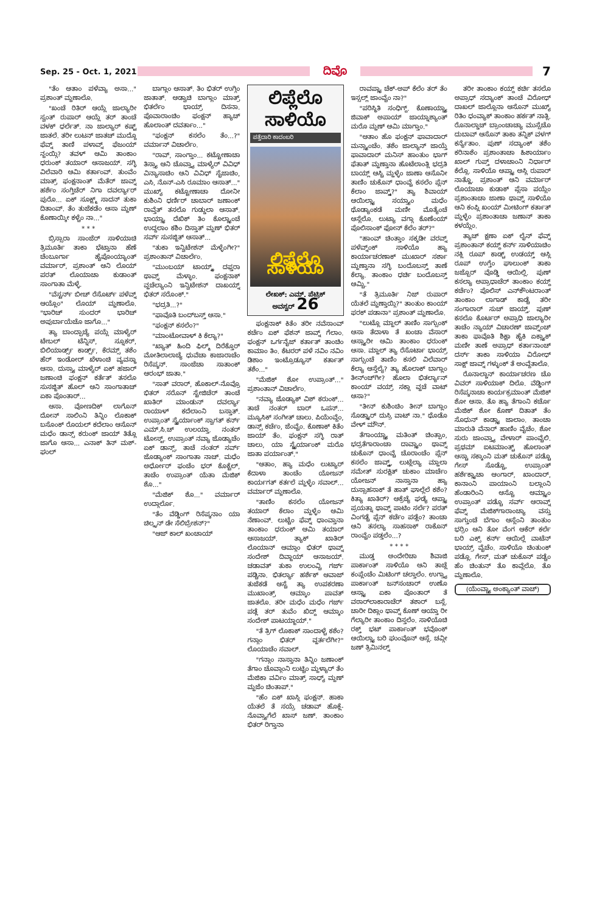Sep. 25 - Oct. 1, 2021
ದಿವೊ
7
"ತೆಂ ಆತಾಂ ಪಳೆವ್ಯಾ ಅಸಾ..." ಪ್ರಶಾಂತ್ ಮ್ಹಣಾಲೊ.
"ಖಂಚೆ ರಿತಿರ್ ಆಯ್ಲೆ ಜಾಲ್ಯಾರೀ ಸ್ವಂತ್ ರುಪಾರ್ ಆಯ್ಲೆ ತರ್ ತಾಂಚೆ ವಳಕ್ ಧರ್ಲೆತ್. ನಾ ಜಾಲ್ಯಾರ್ ಕಷ್ಟ್ ಜಾತಲೆ. ತರೀ ಲುಟನ್ ಜಾತಚ್ ಮುದ್ದೊ ಫೆವ್ನ್ ತಾಣಿ ಪಳಾವ್ನ್ ಫೆಜಂಯ್ ನ್ಹಂಯ್ಗಿ? ತವಳ್ ಆಮಿ ತಾಂಕಾಂ ಧರುಂಕ್ ತಯಾರ್ ಆಸಾಜಯ್. ಸಗ್ಳಿ ವಿಲೆವಾರಿ ಆಮಿ ಕರ್ತಾಂವ್. ತುಂವೆಂ ಮಾತ್ರ್ ಫಂಕ್ಷನಾಂತ್ ಮೆತೆರ್ ಜಾವ್ನ್ ಹರ್ಶೆಂ ಸಂಗ್ತಿಚೆರ್ ನಿಗಾ ದವರ್ಲ್ಯಾರ್ ಪುರೊ... ಏಕ್ ಸೂಕ್ಷ್ಮ್ ಸಾದನ್ ತುಕಾ ದಿತಾಂವ್. ತೆಂ ತುಜೆಕಡೆಂ ಆಸಾ ಮ್ಹಣ್ ಕೊಣಾಯ್ಕೀ ಕಳ್ಚೆಂ ನಾ..."
* * *
ಬ್ರಿಸ್ಸಾರಾ ಸಾಂಜೆರ್ ಸಾಳಿಯಾಚಿ ತ್ರಿಮೂರ್ತಿ ತಾಕಾ ಭೆಟ್ತಾನಾ ಹೆಣೆ ಚೆಂಬೂರ್ಗಾ ಹೈಪೊಂಯ್ಯಾಂತ್ ವರ್ಮಾರ್, ಪ್ರಶಾಂತ್ ಆನಿ ಲೊಯ್ ಪರತ್ ಲೊಯಾಚಾ ಕುಡಾಂತ್ ಸಾಂಗಾತಾ ಮೆಳ್ಳೆ.
"ವೆಸ್ಟರ್ನ್ ಬೀಚ್ ರೆಸೊರ್ಟ್ ಪಳೆವ್ನ್ ಆಯ್ಲೊಂ" ಲೊಯ್ ಮ್ಹಣಾಲೊ. "ಭಾರಿಚ್ ಸುಂದರ್ ಭಾರಿಚ್ ಅಪುರ್ಬಾಯೆಚೊ ಜಾಗೊ..."
ತ್ಯಾ ಬಾಂದ್ಪಾಚ್ಯೆ ಪಯ್ಲೆ ಮಾಳ್ಯೆರ್ ಟೇಬಲ್ ಟೆನ್ನಿಸ್, ಸ್ನೂಕರ್, ಬಿಲಿಯಾರ್ಡ್ಸ್ ಕಾರ್ಡ್ಸ್, ಕೆರಮ್ಸ್ ತಶೆಂ ಹೆರ್ ಇಂಡೋರ್ ಖೆಳಾಂಚಿ ವ್ಯವಸ್ಥಾ ಆಸಾ. ದುಸ್ರ್ಯಾ ಮಾಳ್ಯೆರ್ ಏಕ್ ಹಜಾರ್ ಜಣಾಂಚಿ ಫಂಕ್ಷನ್ ಕರ್ತೆತ್ ತಸಲೊ ಸುಸಜ್ಜಿತ್ ಹೊಲ್ ಆನಿ ಸಾಂಗಾತಾಚ್ ಏಕಾ ಪೊಂತಾರ್...
ಆಸಾ. ವೋಣದಿಕ್ ಲಾಗೊನ್ ದೋನ್ ಸಾಲಿಂನಿ ತಿನ್ನಿಂ ಲೊಕಾಕ್ ಬಸೊಂಕ್ ರೊಯಲ್ ಕದೆಲಾಂ ಆಸೊನ್ ಮಧೆಂ ಡಾನ್ಸ್ ಕರುಂಕ್ ಜಾಯ್ ತಿತ್ಲೊ ಜಾಗೊ ಆಸಾ... ಎನಾಕ್ ತಿನ್ ಮಶ್-ಘುಲ್
ಬಾಗ್ಲಾಂ ಆಸಾತ್. ತಿಂ ಭಿತರ್ ಉಗ್ಗಿಂ ಜಾತಾತ್. ಆಡ್ವಾಚಿ ಬಾಗ್ಲಾಂ ಮಾತ್ರ್ ಭಿತರ್ಲೆಂ ಭಾಯ್ರ್ ದಿಸನಾ. ಪೊವಾರಾಂಚಿಂ ಫಂಕ್ಷನ್ ಹ್ಯಾಚ್ ಹೊಲಾಂತ್ ದವರ್ತಾಂ..."
"ಫಂಕ್ಷನ್ ಕಸಲೆಂ ತೆಂ...?" ವರ್ಮಾನ್ ವಿಚಾರ್ಲೆಂ.
"ರಾವ್, ಸಾಂಗ್ತಾಂ... ಕಟ್ಟೋಣಾಚಾ ತಿಸ್ರ್ಯಾ ಆನಿ ಚೊವ್ತ್ಯಾ ಮಾಳ್ಯೆರ್ ವಿವಿಧ್ ವಿನ್ಯಾಸಾಚಿಂ ಆನಿ ವಿವಿಧ್ ಸೈಜಾಚಿಂ, ಎಸಿ, ನೊನ್-ಎಸಿ ರೂಮಾಂ ಆಸಾತ್..." ಮುಖ್ಯ್ ಕಟ್ಟೋಣಾಚಾ ದೋನೀ ಕುಶಿಂನಿ ಧರ್ಣಿರ್ ಚಾಬಾರ್ ಜಣಾಂಕ್ ರಾವ್ತೆತ್ ತಸಲೊ ಗುಡ್ಡುಲಾ ಆಸಾತ್. ಭಾಯ್ಲ್ಯಾ ದೆಖಿಕ್ ತಿಂ ಕೊಲ್ಲ್ಯಾಂಚೆ ಉದ್ದಲಾಂ ಕಶಿಂ ದಿಸ್ತಾತ್ ಮ್ಹಣ್ ಭಿತರ್ ಸರ್ವ್ ಸುಸಜ್ಜಿತ್ ಆಸಾತ್...
"ತುಕಾ ಇನ್ವಿಟೇಶನ್ ಮೆಳ್ಳೆಂಗೀ?" ಪ್ರಶಾಂತಾನ್ ವಿಚಾರ್ಲೆಂ.
"ಮುಂಬಯ್ ಟಾಯ್ಮ್ಸ್ ದಫ್ತರಾ ಥಾವ್ನ್ ಮೆಳ್ಳಾಂ. ಫಂಕ್ಷನಾಕ್ ವ್ಹಚೆಲ್ಯಾಂನಿ ಇನ್ವಿಟೇಶನ್ ದಾಖಯ್ನ್ ಭಿತರ್ ಸರೊಂಕ್."
"ಭದ್ರತಿ...?"
"ಫಾವೊತಿ ಬಂದ್‍ಬಸ್ತ್ ಆಸಾ."
"ಫಂಕ್ಷನ್ ಕಸಲೆಂ?"
"ಮಾಂಟೋವಾಳ್ ಕಿ ಕೆಲ್ಯಾ?"
"ಖ್ಯಾತ್ ಹಿಂದಿ ಫಿಲ್ಮ್ ದಿರೆಕ್ತೊರ್ ಮೋತಿಲಾಲಾಚ್ಯೆ ಧುವೆಚಾ ಕಾಜಾರಾಚೆಂ ರಿಸೆಪ್ಶನ್. ಸಾಂಜೆಚಾ ಸಾತಾಂಕ್ ಆರಂಭ್ ಜಾತಾ."
"ಸಾತ್ ವರಾರ್, ಹೊಕಾಲ್-ನೊವ್ರೊ ಭಿತರ್ ಸರೊನ್ ಸ್ಟೇಜಿಚೆರ್ ತಾಂಚೆ ಖಾತಿರ್ ಮಾಂಡುನ್ ದವರ್ಲ್ಯಾ ರಾಯಾಳ್ ಕದೆಲಾಂನಿ ಬಸ್ತಾತ್. ಉಪ್ರಾಂತ್ ಸ್ವೈರ್ಯಾಂಕ್ ಸ್ವಾಗತ್ ಕರ್ನ್ ಎಮ್.ಸಿ.ಚ್ ಉಲಯ್ತಾ. ನಂತರ್ ಟೋಸ್ಟ್. ಉಪ್ರಾಂತ್ ನವ್ಯಾ ಜೊಡ್ಯಾಚೆಂ ಏಕ್ ಡಾನ್ಸ್. ತಾಚೆ ನಂತರ್ ಸರ್ವ್ ಜೊಡ್ಯಾಂಕ್ ಸಾಂಗಾತಾ ನಾಚ್. ಮಧೆಂ ಅರ್ಧೋರ್ ಫಂಚೆಂ ಭರ್ ಕೊಕ್ಟೆಲ್, ತಾಚೆಂ ಉಪ್ರಾಂತ್ ಯೆತಾ ಮೆಜಿಕ್ ಶೊ..."
"ಮೆಜಿಕ್ ಶೊ..." ವರ್ಮಾರ್ ಉದ್ಗಾರ್ಲೊ.
"ತೆಂ ವೆಡ್ಡಿಂಗ್ ರಿಸೆಪ್ಶನಾಂ ಯಾ ಚಿಲ್ಡ್ರನ್ ಡೇ ಸೆಲಿಬ್ರೇಶನ್?"
"ಆಜ್ ಕಾಲ್ ಖಂಚಾಯ್
ಲಿಪ್ಲೆಲೊ
ಸಾಳಿಯೊ
ಪತ್ತೆದಾರಿ ಕಾದಂಬರಿ
ಲಿಪ್ಲೆಲೊ ಸಾಳಿಯೊ
ಲೇಖಕ್: ಎಮ್. ಪೆಟ್ರಿಕ್
ಅವಸ್ವರ್ 26
ಫಂಕ್ಷನಾಕ್ ಕಿತೆಂ ತರೀ ನವೆಸಾಂವ್ ಕರ್ಚೆಂ ಏಕ್ ಫೆಶನ್ ಜಾವ್ನ್ ಗೆಲಾಂ. ಫಂಕ್ಷನ್ ಒರ್ಗನೈಜ್ ಕರ್ತಾತ್ ತಾಂಚಿಂ ಕಾಮಾಂ ತಿಂ. ಕೆಟರರ್ ಪಳೆ ನವಿಂ ನವಿಂ ಡಿಶಾಂ ಇಂಟ್ರೊಡ್ಯೂಸ್ ಕರ್ತಾತ್ ತಶೆಂ..."
"ಮೆಜಿಕ್ ಶೋ ಉಪ್ರಾಂತ್..." ಪ್ರಶಾಂತಾನ್ ವಿಚಾರ್ಲೆಂ.
"ನವ್ಯಾ ಜೊಡ್ಯಾಕ್ ವಿಶ್ ಕರುಂಕ್... ತಾಚೆ ನಂತರ್ ಬಾರ್ ಒಪನ್... ಮ್ಯೂಸಿಕ್ ಸಂಗೀತ್ ಚಾಲು. ಪಿಯೆಂವ್ದೆಂ, ಡಾನ್ಸ್ ಕರ್ಚೆಂ, ಜೆಂವ್ಚೆಂ. ಕೊಣಾಕ್ ಕಿತೆಂ ಜಾಯ್ ತೆಂ. ಫಂಕ್ಷನ್ ಸಗ್ಳಿ ರಾತ್ ಚಾಲು, ಯಾ ಸ್ಟೈರ್ಯಾಂಕ್ ಮರೊ ಜಾತಾ ಪರ್ಯಾಂತ್."
"ಆತಾಂ, ಹ್ಯಾ ಮಧೆಂ ಲುಟ್ಯಾರ್ ಕೆದಾಳಾ ತಾಂಚೆಂ ಯೋಜನ್ ಕಾರ್ಯಗತ್ ಕರ್ತಲೆ ಮ್ಹಳ್ಳೆಂ ಸವಾಲ್... ವರ್ಮಾರ್ ಮ್ಹಣಾಲೊ.
"ತಾಣಿಂ ಕಸಲೆಂ ಯೋಜನ್ ತಯಾರ್ ಕೆಲಾಂ ಮ್ಹಳ್ಳೆಂ ಆಮಿ ನೆಣಾಂವ್. ಲುಟ್ಚೆಂ ಫೆವ್ನ್ ಧಾಂವ್ತಾನಾ ತಾಂಕಾಂ ಧರುಂಕ್ ಆಮಿ ತಯಾರ್ ಆಸಾಜಯ್. ತ್ಯಾಕ್ ಖಾತಿರ್ ಲೊಯಾನ್ ಆಮ್ಗಾಂ ಭಿತರ್ ಥಾವ್ನ್ ಸಂದೇಶ್ ದಿವ್ಜಾಯ್ ಆಸಾಜಯ್. ಚಡಾವತ್ ತುಕಾ ಉಲಂವ್ಚಿ ಗರ್ಜ್ ಪಡ್ಚಿನಾ. ಭಿತರ್ಲ್ಯಾ ಹರ್ಶೆಕ್ ಆವಾಜ್ ತುಜೆಕಡೆ ಆಸ್ಚೆ ತ್ಯಾ ಉಪಕರಣಾ ಮುಖಾಂತ್ರ್ ಆಮ್ಕಾಂ ಪಾವತ್ ಜಾತಲೊ. ತರೀ ಮಧೆಂ ಮಧೆಂ ಗರ್ಜ್ ಪಡ್ಲೆ ತರ್ ತುವೆಂ ಖಿದ್ದ್ ಆಮ್ಕಾಂ ಸಂದೇಶ್ ಪಾಟಯ್ಜಾಯ್."
"ತೆ ತ್ರಿಗ್ ಲೊಕಾಕ್ ಸಾಂದಾಳ್ಚೆ ಕಶೆಂ? ಗನ್ಗಾಂ ಭಿತರ್ ವ್ಹರ್ತಲೆಗೀ?" ಲೊಯಾಚೆಂ ಸವಾಲ್.
"ಗನ್ಗಾಂ ನಾಸ್ತಾನಾ ತಿನ್ನಿಂ ಜಣಾಂಕ್ ತೆಗಾಂ ಚೊವ್ಗಾಂನಿ ಲುಟ್ಚಿಂ ಮ್ಹಳ್ಯಾರ್ ತೆಂ ಮೆಜಿಕಾ ವರ್ವಿಂ ಮಾತ್ರ್ ಸಾಧ್ಯ್ ಮ್ಹಣ್ ಮ್ಹಜೆಂ ಚಿಂತಾಪ್."
"ಹೆಂ ಏಕ್ ಖಾಸ್ಗಿ ಫಂಕ್ಷನ್. ಹಾಕಾ ಯೆತಲೆ ತೆ ಸಯ್ರೆ ಚಡಾವ್ ಹೊಕ್ಲೆ-ನೊವ್ರ್ಯಾಗೆಲೆ ಖಾಸ್ ಜಣ್. ತಾಂಕಾಂ ಭಿತರ್ ರಿಗ್ತಾನಾ
ರಾವಪ್ಲ್ಯಾ ಚೆಕ್-ಅಪ್ ಕೆಲೆಂ ತರ್ ತೆಂ ಇಸ್ಸಲ್ಲ್ ಜಾಂವ್ಚೆಂ ನಾ?"
"ಪರಿಸ್ಥಿತಿ ಸಂಧಿಗ್ದ್. ಕೊಣಾಯ್ಚ್ಯಾ ಜಿವಾಕ್ ಅಪಾಯ್ ಜಾಯ್ನಾಶ್ಯಾಂತ್ ಮರೊ ಮ್ಹಣ್ ಆಮಿ ಮಾಗ್ತಾಂ."
"ಆತಾಂ ಹೊ ಫಂಕ್ಷನ್ ಫಾವಾದಾರ್ ಮನ್ಸ್ಯಾಂಚೆಂ. ತಶೆಂ ಜಾಲ್ಯಾನ್ ಜಾಯ್ತೆ ಫಾವಾದಾರ್ ಮನಿಸ್ ಹಾಂತುಂ ಭಾಗ್ ಫೆತಾತ್ ಮ್ಹಣ್ತಾನಾ ಹೊಟೆಲಾಂತ್ಲಿ ಭದ್ರತಿ ಬಾಯ್ಲ್ ಆಸ್ಚಿ ಮ್ಹಳ್ಳೆಂ ಜಾಣಾ ಆಸೊನೀ ತಾಣಿಂ ಚುಕೊನ್ ಧಾಂವ್ಚೆ ಕಸಲೆಂ ಪ್ಲೆನ್ ಕೆಲಾಂ ಜಾವ್ನ್ತ್?" ತ್ಯಾ ಶಿವಾಯ್ ಆಯಿಲ್ಲ್ಯಾ ಸಯ್ರ್ಯಾಂ ಮಧೆಂ ಥೊಡ್ಯಾಂಕಡೆ ಮಣೀ ಮೊತ್ಯೆಂಚೆ ಆಸ್ಲೆಲೊ. ಲುಟ್ಯಾ ವಗ್ಗಾ ಕೊಣೆಂಯ್ ಪೊಲಿಸಾಂಕ್ ಫೋನ್ ಕೆಲೆಂ ತರ್?"
"ಹಾಂವ್ ಚಿಂತ್ತಾಂ ಸಕ್ಕಡೀ ವರವ್ನ್ ಪಳೆವ್ನ್‌ಂಕ್ ಸಾಳಿಯೊ ಹ್ಯಾ ಕಾರ್ಯಾಚರಣಾಕ್ ಮುಖಾರ್ ಸರ್ಶಾ ಮ್ಹಣ್ತಾನಾ ಸಗ್ಳಿ ಬಂದೊಬಸ್ತ್ ತಾಣೆ ಕೆಲ್ಯಾ. ತಾಂಕಾಂ ಧರ್ಚಿ ಬಂದೊಬಸ್ತ್ ಆಮ್ಚಿ."
"ತೆ ತ್ರಿಮೂರ್ತಿ ನಿಜ್ ರುಪಾರ್ ಯೆತಲೆ ಮ್ಹಣ್ತಾಯ್ಗಿ?" ತಾಂತುಂ ಕಾಂಯ್ ಫರಕ್ ಪಡಾನಾ" ಪ್ರಶಾಂತ್ ಮ್ಹಣಾಲೊ.
"ಲುಟ್ಲೊ ಮ್ಹಾಲ್ ತಾಣಿಂ ಸಾಗ್ಸುಂಕ್ ಆಸಾ ತೆದಾಳಾ ತೆ ಖಂಚಾ ವೆಸಾರ್ ಆಸ್ಸ್ಯಾರೀ ಆಮಿ ತಾಂಕಾಂ ಧರುಂಕ್ ಆಸಾ. ಮ್ಹಾಲ್ ತ್ಯಾ ರೆಸೊರ್ಟಾ ಭಾಯ್ರ್ ಸಾಗ್ಸುಂಚೆ ತಾಣಿಂ ಕಸಲಿ ವಿಲೆವಾರ್ ಕೆಲ್ಯಾ ಆಸ್ತೆಲ್ಯೆ? ತ್ಯಾ ಹೊಲಾಕ್ ಬಾಗ್ಲಾಂ ತೀನ್‌ಂಚ್‌ಗೀ? ಹೊಲಾ ಭಿತರ್ಲ್ಯಾನ್ ಕಾಂಯ್ ವಯ್ರ್ ಸಕ್ಲಾ ವ್ಹಚೆ ವಾಟ್ ಆಸಾ?"
"ತೀನ್ ಕುಶಿಂಚಿಂ ತೀನ್ ಬಾಗ್ಲಾಂ ಸೊಡ್ಲ್ಯಾರ್ ದುಸ್ರಿ ವಾಟ್ ನಾ." ಥೊಡೊ ವೇಳ್ ಮೌನ್.
ತೆಗಾಂಯ್ಚ್ಯಾ ಮತಿಂತ್ ಚಿಂತ್ಪಾಂ, ಭದ್ರತೆಗಾರಾಂಚಾ ದಾವ್ಲ್ಯಾಂ ಥಾವ್ನ್ ಚುಕೊನ್ ಧಾಂವ್ಚೆ ಚೊರಾಂಚೆಂ ಪ್ಲೆನ್ ಕಸಲೆಂ ಜಾವ್ನ್ತ್, ಲುಟ್ಲೆಲ್ಯಾ ಮ್ಹಾಲಾ ಸಮೇತ್ ಸುರಕ್ಷಿತ್ ಚುಕಾಂ ಮಾರ್ಚೆಂ ಯೋಜನ್ ನಾಸ್ತಾನಾ ಹ್ಯಾ ದುಸ್ಸಾಹಸಾಕ್ ತೆ ಹಾತ್ ಘಾಲ್ಲೆಲೆ ಕಶೆಂ? ಕಿತ್ಯಾ ಖಾತಿರ್? ಆಕ್ರೆಚ್ಯೆ ಘಡ್ಯೆ ಆಪ್ಲ್ಯಾ ಪ್ರಯತ್ನಾ ಥಾವ್ನ್ ಪಾಟಿಂ ಸರ್ಲೆ? ಪರತ್ ವಿಂಗಡ್ಚೆ ಪ್ಲೆನ್ ಕರ್ಚೆಂ ಪಡ್ಲೆಂ? ತಾಂಚಾ ಆನಿ ತಸಲ್ಯಾ ಸಾಹಸಾಕ್ ರಾಕೊನ್ ರಾಂವ್ಚೆಂ ಪಡ್ತಲೆಂ...?
* * * *
ಮುಡ್ತ ಅಂದೇರಿಚಾ ಶಿವಾಜಿ ಪಾರ್ಕಾಂತ್ ಸಾಳಿಯೊ ಆನಿ ತಾಚ್ಲೆ ಕಂಪ್ಲೆಂಚೆಂ ಮಿಟಿಂಗ್ ಚಲ್ತಾಲೆಂ. ಉಗ್ತ್ಯಾ ಪಾರ್ಕಾಂತ್ ಜನ್‌ಸಂಚಾರ್ ಉಣೊ ಆಸ್ಲ್ಯಾ ಏಕಾ ಪೊಂತಾರ್ ತೆ ವಠಾರ್‌ಲಾಕಾರಾಚೆರ್ ತಶಾರ್ ಬಸ್ಲೆ. ಚಾರೀ ದಿಕ್ಲಾಂ ಥಾವ್ನ್ ಕೊಣ್ ಆಯ್ತಾ ರೀ ಗೆಲ್ಯಾರೀ ತಾಂಕಾಂ ದಿಸ್ತಲೆಂ. ಸಾಳಿಯೊಚಿ ರಕ್ತ್ ಭಟ್ ಪಾರ್ಕಾಂತ್ ಭವೊಂಕ್ ಆಯಿಲ್ಲ್ಯಾ ಬರಿ ಘುಂವೊನ್ ಆಸ್ಲೆ. ಚವ್ಗೀ ಜಣ್ ತ್ರಿಮಿನಲ್ನ್
ತರೀ ತಾಂಕಾಂ ಕಯ್ದ್ ಕರ್ಚಿ ತಸಲೊ ಅಪ್ರಾಧ್ ಸದ್ಯಾಂಕ್ ತಾಂಚೆ ವಿರೋಧ್ ದಾಖಲ್ ಜಾಲ್ಲೊನಾ ಆಸೊನ್ ಮುಖ್ಯ್ ರಿತಿಂ ಧಂವ್ಯಾಕ್ ತಾಂಕಾಂ ಹರ್ಕತ್ ನಾತ್ಲಿ. ರೊನಾಲ್ಡಾಚ್ ಬ್ರಾಂಂಚಾಚ್ಯಾ ಮುಸ್ಸೆಚೊ ದುಬಾವ್ ಆಸೊನ್ ತಾಕಾ ತನ್ನಿಕ್ ವಳಗ್ ಕರ್ನ್ಯೆತಾಂ. ಪುಣ್ ಸದ್ಯಾಂಕ್ ತಶೆಂ ಕರಿನಾಶೆಂ ಪ್ರಶಾಂತಾಚಾ ಹಿಶಾರ್ಯಾಂ ಖಾಲ್ ಗುಪ್ತ್ ದಳಾಚಾಂನಿ ನಿರ್ಧಾರ್ ಕೆಲ್ಲೊ. ಸಾಳಿಯೊ ಆಪ್ಲ್ಯಾ ಅಸ್ಲಿ ರುಪಾರ್ ನಾತ್ಲ್ಲೊ. ಪ್ರಶಾಂತ್ ಆನಿ ವರ್ಮಾರ್ ಲೊಯಾಚಾ ಕುಡಾಕ್ ಪ್ಲೆಸಾ ಪಯ್ಲೆಂ ಪ್ರಶಾಂತಾಚಾ ಜಾಣಾ ಥಾವ್ನ್ ಸಾಳಿಯೊ ಆನಿ ಕಂಪ್ಲಿ ಖಂಯ್ ಮೀಟಿಂಗ್ ಕರ್ತಾತ್ ಮ್ಹಳ್ಳೆಂ ಪ್ರಶಾಂತಾಚಾ ಜಣಾನ್ ತಾಕಾ ಕಳಯ್ಲೆಂ.
ತ್ಯಾಚ್ ಕ್ಷಣಾ ಏಕ್ ಲೈನ್ ಫೆವ್ನ್ ಪ್ರಶಾಂತಾನ್ ಕಯ್ದ್ ಕರ್ನ್ ಸಾಳಿಯಾಚಿಂ ನಕ್ಲಿ ರೂಪ್ ಕಾಡ್ಚ್ ಉಡಯ್ತ್ ಆಸ್ಲಿ ರೂಪ್ ಉಗ್ತೆಂ ಘಾಲುಂಕ್ ತಾಕಾ ಜಜ್ಬೊರ್ ವೊಡ್ಡಿ ಆಯಿಲ್ಲಿ. ಪುಣ್ ಕಸಲ್ಯಾ ಅಪ್ರಾಧಾಚೆರ್ ತಾಂಕಾಂ ಕಯ್ದ್ ಕರ್ಚೆಂ? ಪೊಲಿಸ್ ಎನ್‌ಕೌಂಟರಾಂತ್ ತಾಂಕಾಂ ಲಾಗಾಡ್ ಕಾಡ್ಚೆ ತರೀ ಸಂಗಾರಾರ್ ಸುಚ್ ಜಾಯ್ತ್. ಪುಣ್ ಕಸಲೊ ಕೊರ್ಟರ್ ಅಪ್ರಾಧಿ ಜಾಲ್ಯಾರೀ ತಾಚೆಂ ನ್ಯಾಯ್ ವಿಚಾರಣ್ ಜಾವ್ನ್‌ಂಚ್ ತಾಕಾ ಫಾವೊತಿ ಶಿಕ್ಷಾ ಹೈಕಿ ಏಕ್ಸ್ಯಾಕ್ ಮಣೀ ತಾಣೆ ಅಪ್ರಾಧ್ ಕರ್ತಾನಾಂಚ್ ದರ್ಸ್ ತಾಕಾ ಸಾಳಿಯಾ ವಿರೋಧ್ ಸಾಕ್ಷ್ ಜಾವ್ನ್ ಗಳ್ಳುಂಕ್ ತೆ ಅಂವ್ದೆತಾಲೊ.
ರೊನಾಲ್ಡಾನ್ ಕಾರ್ಯಾಚರಣ ಚೊ ವಿವರ್ ಸಾಳಿಯಾಕ್ ದಿಲೊ. ವೆಡ್ಡಿಂಗ್ ರಿಸೆಪ್ಶನಾಚಾ ಕಾರ್ಯಕ್ರಮಾಂತ್ ಮೆಜಿಕ್ ಶೋ ಆಸಾ. ತೊ ಹ್ಯಾ ತೆಗಾಂನಿ ಕರ್ಚೊ ಮೆಜಿಕ್ ಶೋ ಕೊಣ್ ದಿತಾತ್ ತೆಂ ಸೊಧುನ್ ಕಾಡ್ಲ್ಯಾ ಜಾಲಾಂ. ತಾಂಚಾ ಮಾರುತಿ ವೆನಾರ್ ಹಾಣಿಂ ವೈಚೆಂ. ಶೋ ಸುರು ಜಾಂವ್ತ್ಯಾ ವೇಳಾರ್ ಪಾಂವ್ಚೆಲಿ. ಪ್ರಥಮ್ ಐಟಮಾಂತ್ಚ್ ಹೊಲಾಂತ್ ಆಸ್ಚಾ ಸಕ್ಕಾಂನಿ ಮತ್ ಚುಕೊನ್ ಪಡ್ಚೊ ಗೇಸ್ ಸೊಡ್ಚೊ, ಉಪ್ರಾಂತ್ ಹರ್ಶೆಕ್ಲ್ಯಾಚಾ ಆಂಗಾರ್, ಖಾಂದಾರ್, ಕಾನಾಂನಿ ಪಾಯಾಂನಿ ಬಲ್ಲಾಂನಿ ಹೆಂಡಾರಿಂನಿ ಆಸ್ಚೊ ಆಮ್ಲ್ಯಾಂ ಉಪ್ರಾಂತ್ ಪಡ್ಚೊ ಸರ್ವ್ ಆರಾವ್ನ್ ಫೆವ್ನ್ ಮೆಜಿಕ್‌ಗಾರಾಂಚ್ಯಾ ವಸ್ತು ಸಾಗ್ತುಂಚೆ ಬೆಗಾಂ ಆಸ್ಲೆಂನಿ ತಾಂತುಂ ಭರ್ರಿಂ ಆನಿ ತೋ ವೆಂಗ ಆಕೆರ್ ಕರ್ಲೆ ಬರಿ ಎಕ್ಸ್ ಕರ್ನ್ ಆಯಿಲ್ಲೆ ವಾಟೆನ್ ಭಾಯ್ರ್ ವೈಚೆಂ. ಸಾಳಿಯೊ ಚಿಂತುಂಕ್ ಪಡ್ಲೊ. ಗೇಸ್, ಮತ್ ಚುಕೊನ್ ಪಡ್ಚೆಂ ಹೆಂ ಚಿಂತುನ್ ತೊ ಕಾವ್ಲೆಲೊ. ತೊ ಮ್ಹಣಾಲೊ.
(ಯೆಂವ್ಚ್ಯಾ ಅಂಕ್ಯಾಂತ್ ವಾಚ್)